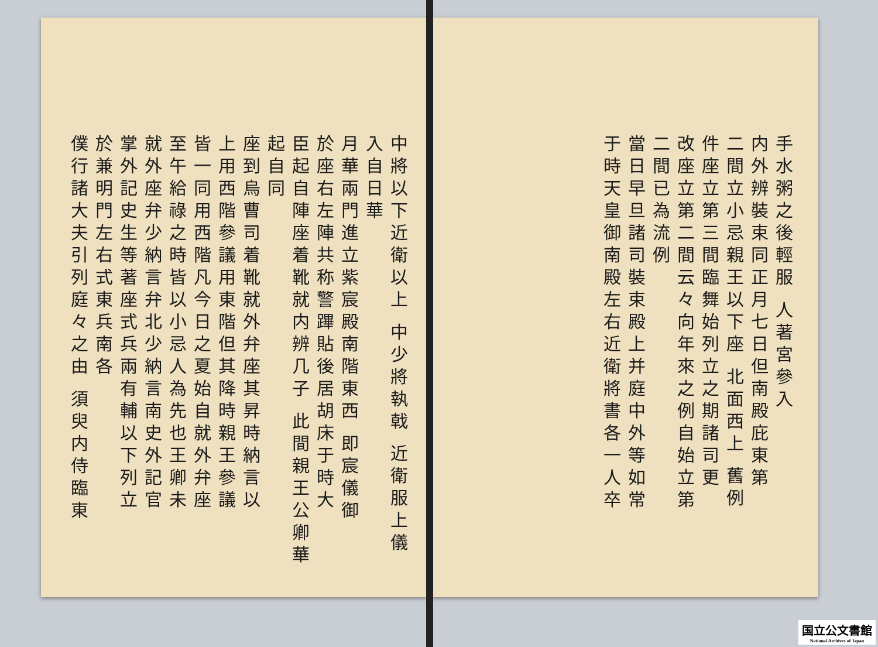中將以下近衛以上 中少將執戟 近衛服上儀 入自日華
月華兩門進立紫宸殿南階東西 即宸儀御
於座右左陣共称警蹕貼後居胡床于時大
臣起自陣座着靴就内辨几子 此間親王公卿華起自同
座到烏曹司着靴就外弁座其昇時納言以
上用西階參議用東階但其降時親王參議
皆一同用西階凡今日之夏始自就外弁座
至午給祿之時皆以小忌人為先也王卿未
就外座弁少納言弁北少納言南史外記官
掌外記史生等著座式兵兩有輔以下列立
於兼明門左右式東兵南各
僕行諸大夫引列庭々之由 須臾内侍臨東
手水粥之後輕服 人著宮參入
内外辨裝束同正月七日但南殿庇東第
二間立小忌親王以下座 北面西上 舊例
件座立第三間臨舞始列立之期諸司更
改座立第二間云々向年來之例自始立第
二間已為流例
當日早旦諸司裝束殿上并庭中外等如常
于時天皇御南殿左右近衛將書各一人卒
国立公文書館
National Archives of Japan